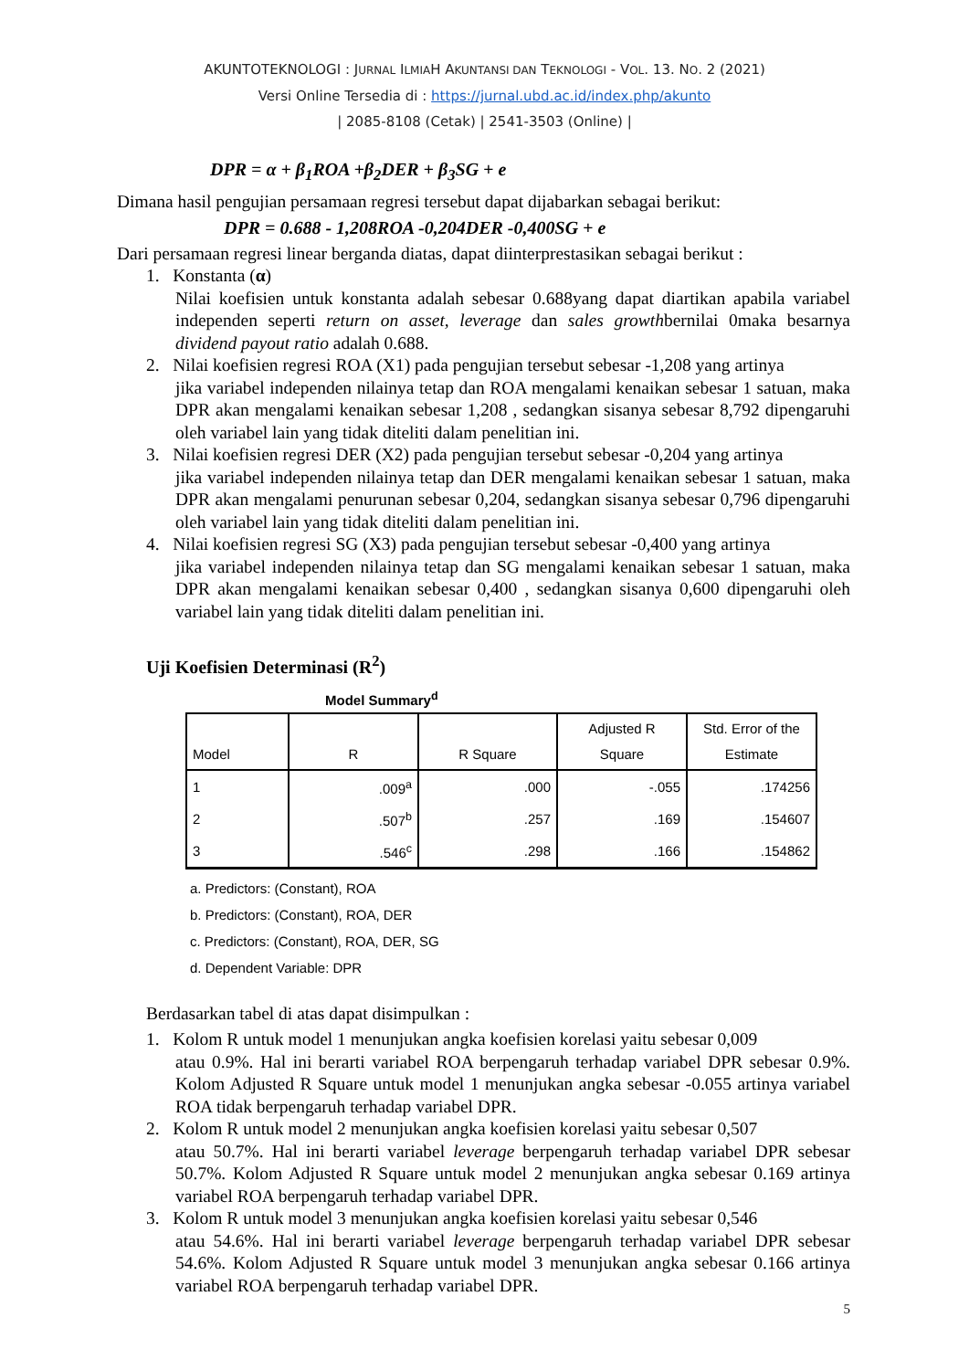AKUNTOTEKNOLOGI : JURNAL ILMIAH AKUNTANSI DAN TEKNOLOGI - VOL. 13. NO. 2 (2021)
Versi Online Tersedia di : https://jurnal.ubd.ac.id/index.php/akunto
| 2085-8108 (Cetak) | 2541-3503 (Online) |
DPR = α + β<sub>1</sub>ROA +β<sub>2</sub>DER + β<sub>3</sub>SG + e
Dimana hasil pengujian persamaan regresi tersebut dapat dijabarkan sebagai berikut:
DPR = 0.688 - 1,208ROA -0,204DER -0,400SG + e
Dari persamaan regresi linear berganda diatas, dapat diinterprestasikan sebagai berikut :
1. Konstanta (α)
Nilai koefisien untuk konstanta adalah sebesar 0.688yang dapat diartikan apabila variabel independen seperti return on asset, leverage dan sales growthbernilai 0maka besarnya dividend payout ratio adalah 0.688.
2. Nilai koefisien regresi ROA (X1) pada pengujian tersebut sebesar -1,208 yang artinya
jika variabel independen nilainya tetap dan ROA mengalami kenaikan sebesar 1 satuan, maka DPR akan mengalami kenaikan sebesar 1,208 , sedangkan sisanya sebesar 8,792 dipengaruhi oleh variabel lain yang tidak diteliti dalam penelitian ini.
3. Nilai koefisien regresi DER (X2) pada pengujian tersebut sebesar -0,204 yang artinya
jika variabel independen nilainya tetap dan DER mengalami kenaikan sebesar 1 satuan, maka DPR akan mengalami penurunan sebesar 0,204, sedangkan sisanya sebesar 0,796 dipengaruhi oleh variabel lain yang tidak diteliti dalam penelitian ini.
4. Nilai koefisien regresi SG (X3) pada pengujian tersebut sebesar -0,400 yang artinya
jika variabel independen nilainya tetap dan SG mengalami kenaikan sebesar 1 satuan, maka DPR akan mengalami kenaikan sebesar 0,400 , sedangkan sisanya 0,600 dipengaruhi oleh variabel lain yang tidak diteliti dalam penelitian ini.
Uji Koefisien Determinasi (R<sup>2</sup>)
Model Summary<sup>d</sup>
| Model | R | R Square | Adjusted R Square | Std. Error of the Estimate |
| --- | --- | --- | --- | --- |
| 1 | .009<sup>a</sup> | .000 | -.055 | .174256 |
| 2 | .507<sup>b</sup> | .257 | .169 | .154607 |
| 3 | .546<sup>c</sup> | .298 | .166 | .154862 |
a. Predictors: (Constant), ROA
b. Predictors: (Constant), ROA, DER
c. Predictors: (Constant), ROA, DER, SG
d. Dependent Variable: DPR
Berdasarkan tabel di atas dapat disimpulkan :
1. Kolom R untuk model 1 menunjukan angka koefisien korelasi yaitu sebesar 0,009
atau 0.9%. Hal ini berarti variabel ROA berpengaruh terhadap variabel DPR sebesar 0.9%. Kolom Adjusted R Square untuk model 1 menunjukan angka sebesar -0.055 artinya variabel ROA tidak berpengaruh terhadap variabel DPR.
2. Kolom R untuk model 2 menunjukan angka koefisien korelasi yaitu sebesar 0,507
atau 50.7%. Hal ini berarti variabel leverage berpengaruh terhadap variabel DPR sebesar 50.7%. Kolom Adjusted R Square untuk model 2 menunjukan angka sebesar 0.169 artinya variabel ROA berpengaruh terhadap variabel DPR.
3. Kolom R untuk model 3 menunjukan angka koefisien korelasi yaitu sebesar 0,546
atau 54.6%. Hal ini berarti variabel leverage berpengaruh terhadap variabel DPR sebesar 54.6%. Kolom Adjusted R Square untuk model 3 menunjukan angka sebesar 0.166 artinya variabel ROA berpengaruh terhadap variabel DPR.
5